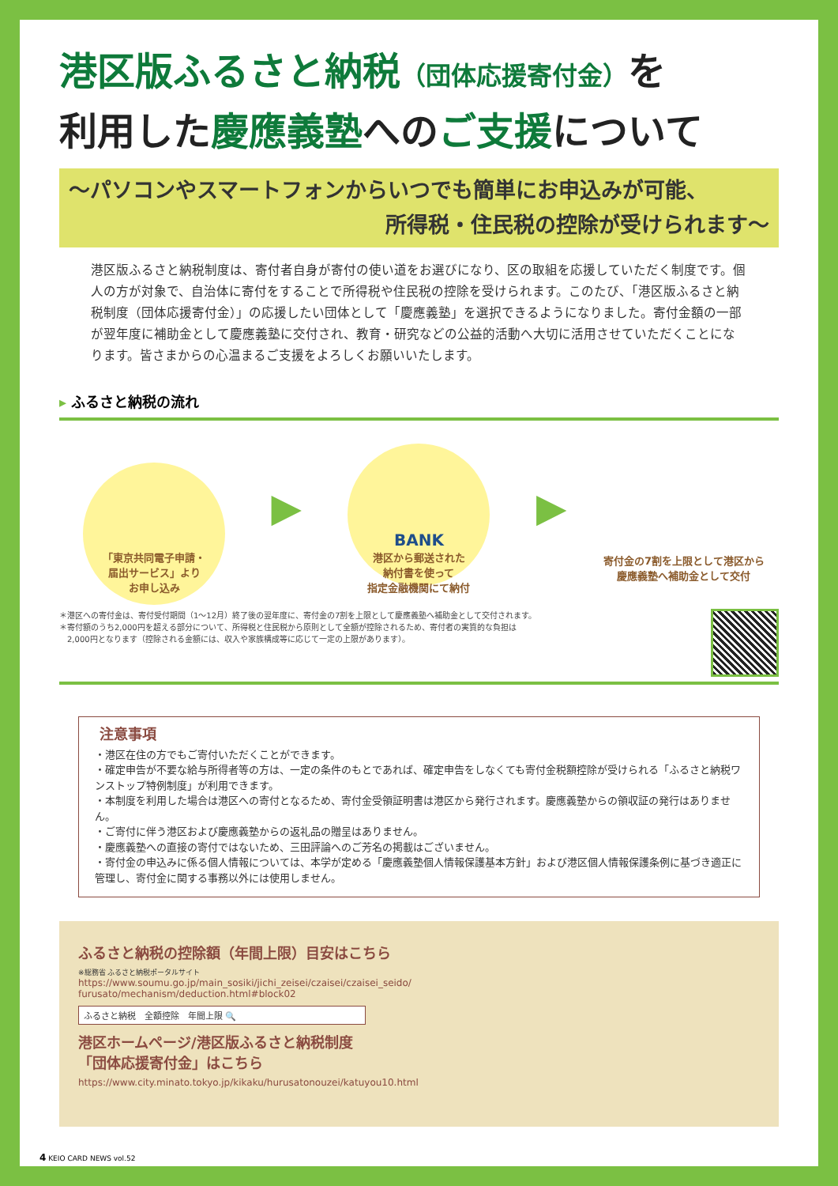港区版ふるさと納税（団体応援寄付金）を
利用した慶應義塾へのご支援について
～パソコンやスマートフォンからいつでも簡単にお申込みが可能、
所得税・住民税の控除が受けられます～
港区版ふるさと納税制度は、寄付者自身が寄付の使い道をお選びになり、区の取組を応援していただく制度です。個人の方が対象で、自治体に寄付をすることで所得税や住民税の控除を受けられます。このたび、「港区版ふるさと納税制度（団体応援寄付金）」の応援したい団体として「慶應義塾」を選択できるようになりました。寄付金額の一部が翌年度に補助金として慶應義塾に交付され、教育・研究などの公益的活動へ大切に活用させていただくことになります。皆さまからの心温まるご支援をよろしくお願いいたします。
▸ ふるさと納税の流れ
「東京共同電子申請・
届出サービス」より
お申し込み
▶
BANK
港区から郵送された
納付書を使って
指定金融機関にて納付
▶
寄付金の7割を上限として港区から
慶應義塾へ補助金として交付
＊港区への寄付金は、寄付受付期間（1～12月）終了後の翌年度に、寄付金の7割を上限として慶應義塾へ補助金として交付されます。
＊寄付額のうち2,000円を超える部分について、所得税と住民税から原則として全額が控除されるため、寄付者の実質的な負担は
　2,000円となります（控除される金額には、収入や家族構成等に応じて一定の上限があります）。
注意事項
・港区在住の方でもご寄付いただくことができます。
・確定申告が不要な給与所得者等の方は、一定の条件のもとであれば、確定申告をしなくても寄付金税額控除が受けられる「ふるさと納税ワンストップ特例制度」が利用できます。
・本制度を利用した場合は港区への寄付となるため、寄付金受領証明書は港区から発行されます。慶應義塾からの領収証の発行はありません。
・ご寄付に伴う港区および慶應義塾からの返礼品の贈呈はありません。
・慶應義塾への直接の寄付ではないため、三田評論へのご芳名の掲載はございません。
・寄付金の申込みに係る個人情報については、本学が定める「慶應義塾個人情報保護基本方針」および港区個人情報保護条例に基づき適正に管理し、寄付金に関する事務以外には使用しません。
ふるさと納税の控除額（年間上限）目安はこちら
※総務省 ふるさと納税ポータルサイト
https://www.soumu.go.jp/main_sosiki/jichi_zeisei/czaisei/czaisei_seido/
furusato/mechanism/deduction.html#block02
ふるさと納税　全額控除　年間上限 🔍
港区ホームページ/港区版ふるさと納税制度
「団体応援寄付金」はこちら
https://www.city.minato.tokyo.jp/kikaku/hurusatonouzei/katuyou10.html
4 KEIO CARD NEWS vol.52